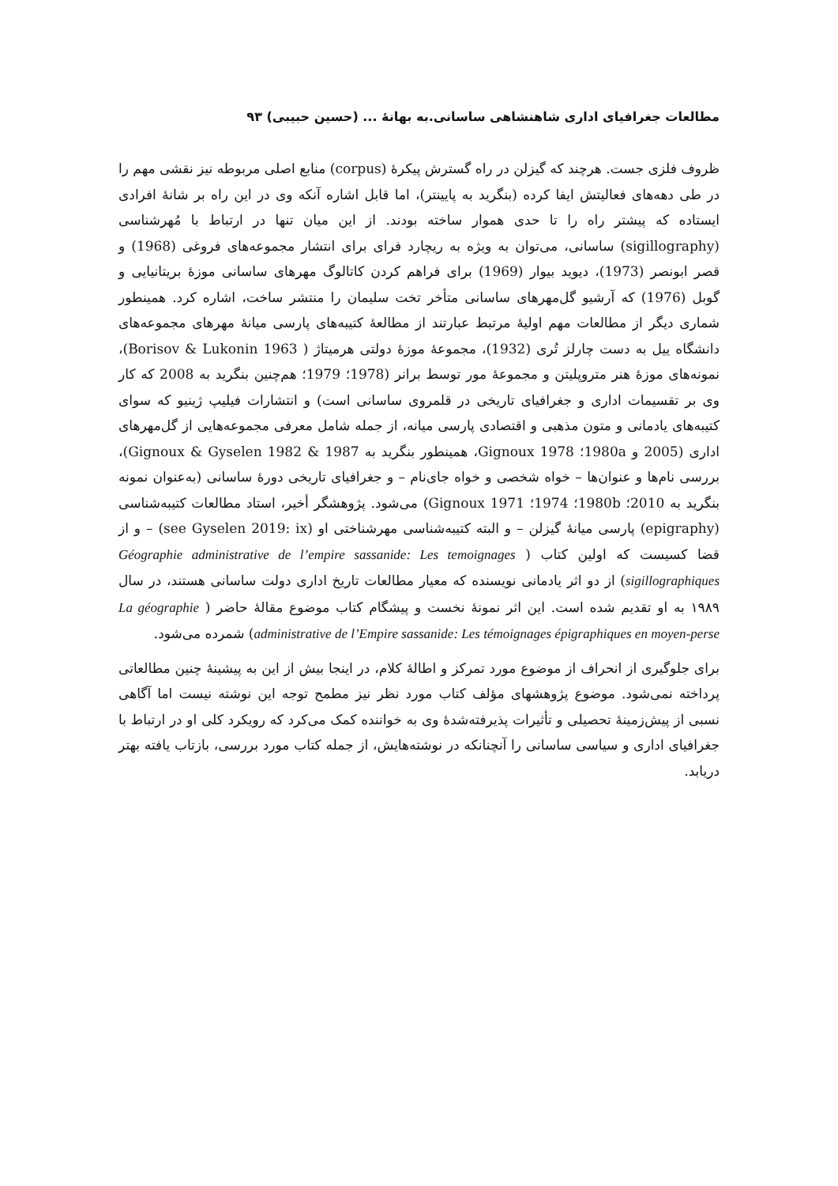مطالعات جغرافیای اداری شاهنشاهی ساسانی.به بهانهٔ ... (حسین حبیبی) ۹۳
ظروف فلزی جست. هرچند که گیزلن در راه گسترش پیکرهٔ (corpus) منابع اصلی مربوطه نیز نقشی مهم را در طی دهه‌های فعالیتش ایفا کرده (بنگرید به پایینتر)، اما قابل اشاره آنکه وی در این راه بر شانهٔ افرادی ایستاده که پیشتر راه را تا حدی هموار ساخته بودند. از این میان تنها در ارتباط با مُهرشناسی (sigillography) ساسانی، می‌توان به ویژه به ریچارد فرای برای انتشار مجموعه‌های فروغی (1968) و قصر ابونصر (1973)، دیوید بیوار (1969) برای فراهم کردن کاتالوگ مهرهای ساسانی موزهٔ بریتانیایی و گوبل (1976) که آرشیو گل‌مهرهای ساسانی متأخر تخت سلیمان را منتشر ساخت، اشاره کرد. همینطور شماری دیگر از مطالعات مهم اولیهٔ مرتبط عبارتند از مطالعهٔ کتیبه‌های پارسی میانهٔ مهرهای مجموعه‌های دانشگاه ییل به دست چارلز تُری (1932)، مجموعهٔ موزهٔ دولتی هرمیتاژ ( Borisov & Lukonin 1963)، نمونه‌های موزهٔ هنر متروپلیتن و مجموعهٔ مور توسط برانر (1978؛ 1979؛ هم‌چنین بنگرید به 2008 که کار وی بر تقسیمات اداری و جغرافیای تاریخی در قلمروی ساسانی است) و انتشارات فیلیپ ژینیو که سوای کتیبه‌های یادمانی و متون مذهبی و اقتصادی پارسی میانه، از جمله شامل معرفی مجموعه‌هایی از گل‌مهرهای اداری (2005 و 1980a؛ Gignoux 1978، همینطور بنگرید به Gignoux & Gyselen 1982 & 1987)، بررسی نام‌ها و عنوان‌ها – خواه شخصی و خواه جای‌نام – و جغرافیای تاریخی دورهٔ ساسانی (به‌عنوان نمونه بنگرید به 2010؛ 1980b؛ 1974؛ Gignoux 1971) می‌شود. پژوهشگر أخیر، استاد مطالعات کتیبه‌شناسی (epigraphy) پارسی میانهٔ گیزلن – و البته کتیبه‌شناسی مهرشناختی او (see Gyselen 2019: ix) – و از قضا کسیست که اولین کتاب ( Géographie administrative de l’empire sassanide: Les temoignages sigillographiques) از دو اثر یادمانی نویسنده که معیار مطالعات تاریخ اداری دولت ساسانی هستند، در سال ۱۹۸۹ به او تقدیم شده است. این اثر نمونهٔ نخست و پیشگام کتاب موضوع مقالهٔ حاضر ( La géographie administrative de l’Empire sassanide: Les témoignages épigraphiques en moyen-perse) شمرده می‌شود.
برای جلوگیری از انحراف از موضوع مورد تمرکز و اطالهٔ کلام، در اینجا بیش از این به پیشینهٔ چنین مطالعاتی پرداخته نمی‌شود. موضوع پژوهشهای مؤلف کتاب مورد نظر نیز مطمح توجه این نوشته نیست اما آگاهی نسبی از پیش‌زمینهٔ تحصیلی و تأثیرات پذیرفته‌شدهٔ وی به خواننده کمک می‌کرد که رویکرد کلی او در ارتباط با جغرافیای اداری و سیاسی ساسانی را آنچنانکه در نوشته‌هایش، از جمله کتاب مورد بررسی، بازتاب یافته بهتر دریابد.